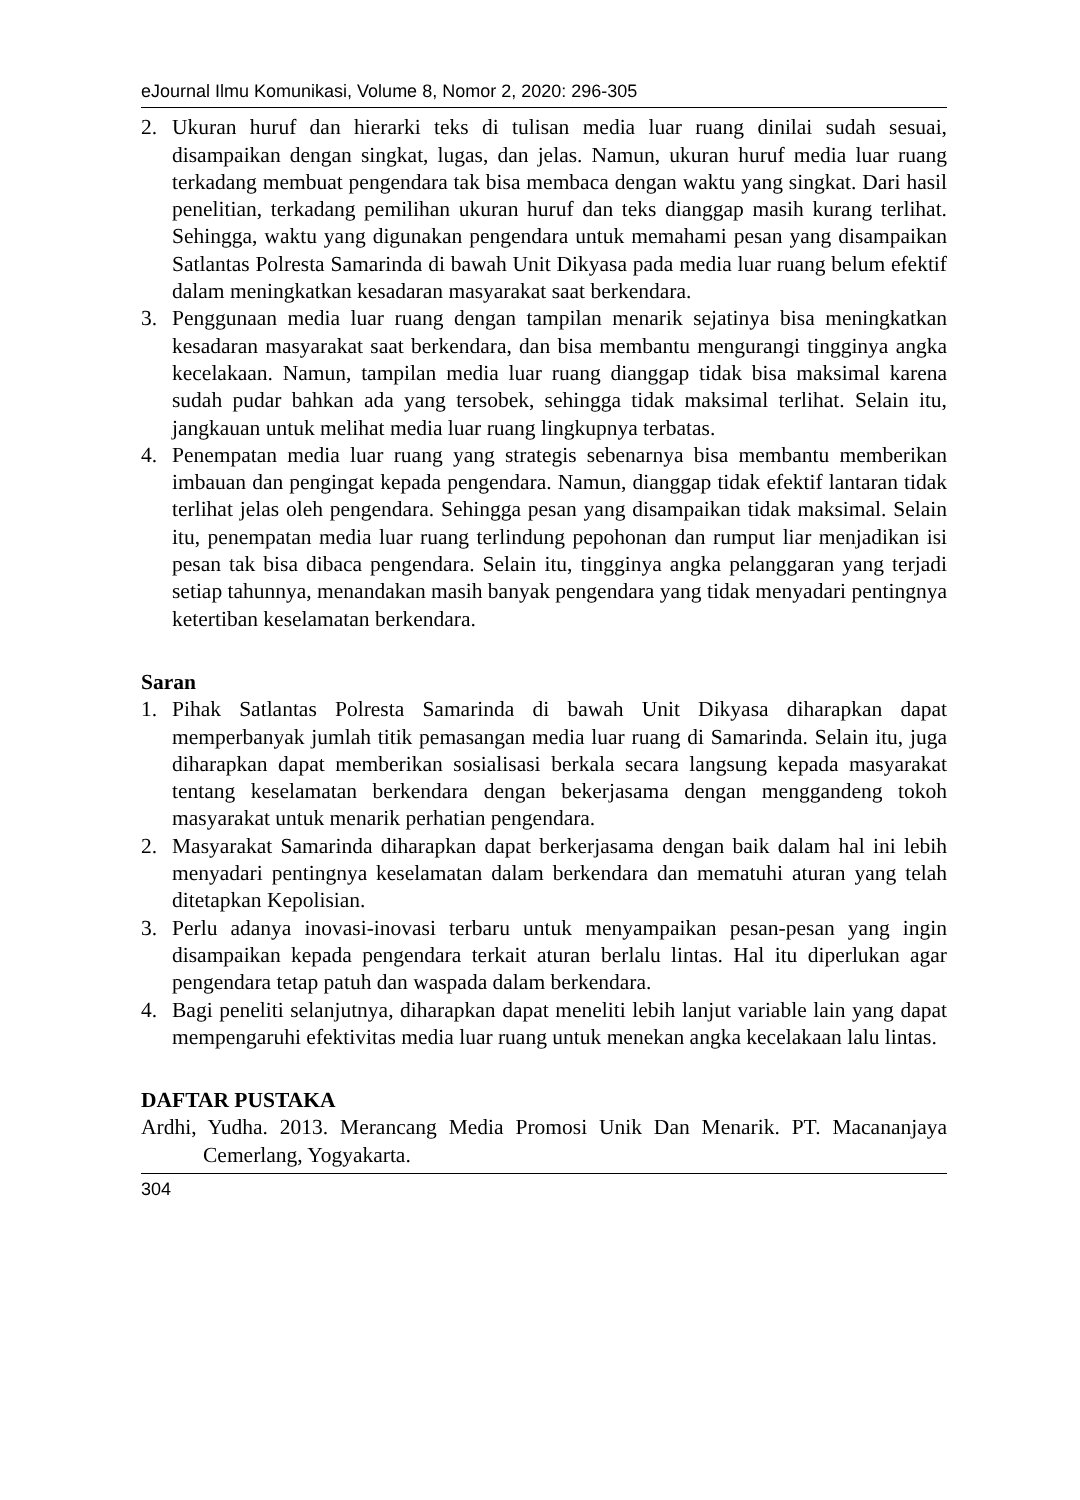eJournal Ilmu Komunikasi, Volume 8, Nomor 2, 2020: 296-305
2. Ukuran huruf dan hierarki teks di tulisan media luar ruang dinilai sudah sesuai, disampaikan dengan singkat, lugas, dan jelas. Namun, ukuran huruf media luar ruang terkadang membuat pengendara tak bisa membaca dengan waktu yang singkat. Dari hasil penelitian, terkadang pemilihan ukuran huruf dan teks dianggap masih kurang terlihat. Sehingga, waktu yang digunakan pengendara untuk memahami pesan yang disampaikan Satlantas Polresta Samarinda di bawah Unit Dikyasa pada media luar ruang belum efektif dalam meningkatkan kesadaran masyarakat saat berkendara.
3. Penggunaan media luar ruang dengan tampilan menarik sejatinya bisa meningkatkan kesadaran masyarakat saat berkendara, dan bisa membantu mengurangi tingginya angka kecelakaan. Namun, tampilan media luar ruang dianggap tidak bisa maksimal karena sudah pudar bahkan ada yang tersobek, sehingga tidak maksimal terlihat. Selain itu, jangkauan untuk melihat media luar ruang lingkupnya terbatas.
4. Penempatan media luar ruang yang strategis sebenarnya bisa membantu memberikan imbauan dan pengingat kepada pengendara. Namun, dianggap tidak efektif lantaran tidak terlihat jelas oleh pengendara. Sehingga pesan yang disampaikan tidak maksimal. Selain itu, penempatan media luar ruang terlindung pepohonan dan rumput liar menjadikan isi pesan tak bisa dibaca pengendara. Selain itu, tingginya angka pelanggaran yang terjadi setiap tahunnya, menandakan masih banyak pengendara yang tidak menyadari pentingnya ketertiban keselamatan berkendara.
Saran
1. Pihak Satlantas Polresta Samarinda di bawah Unit Dikyasa diharapkan dapat memperbanyak jumlah titik pemasangan media luar ruang di Samarinda. Selain itu, juga diharapkan dapat memberikan sosialisasi berkala secara langsung kepada masyarakat tentang keselamatan berkendara dengan bekerjasama dengan menggandeng tokoh masyarakat untuk menarik perhatian pengendara.
2. Masyarakat Samarinda diharapkan dapat berkerjasama dengan baik dalam hal ini lebih menyadari pentingnya keselamatan dalam berkendara dan mematuhi aturan yang telah ditetapkan Kepolisian.
3. Perlu adanya inovasi-inovasi terbaru untuk menyampaikan pesan-pesan yang ingin disampaikan kepada pengendara terkait aturan berlalu lintas. Hal itu diperlukan agar pengendara tetap patuh dan waspada dalam berkendara.
4. Bagi peneliti selanjutnya, diharapkan dapat meneliti lebih lanjut variable lain yang dapat mempengaruhi efektivitas media luar ruang untuk menekan angka kecelakaan lalu lintas.
DAFTAR PUSTAKA
Ardhi, Yudha. 2013. Merancang Media Promosi Unik Dan Menarik. PT. Macananjaya Cemerlang, Yogyakarta.
304